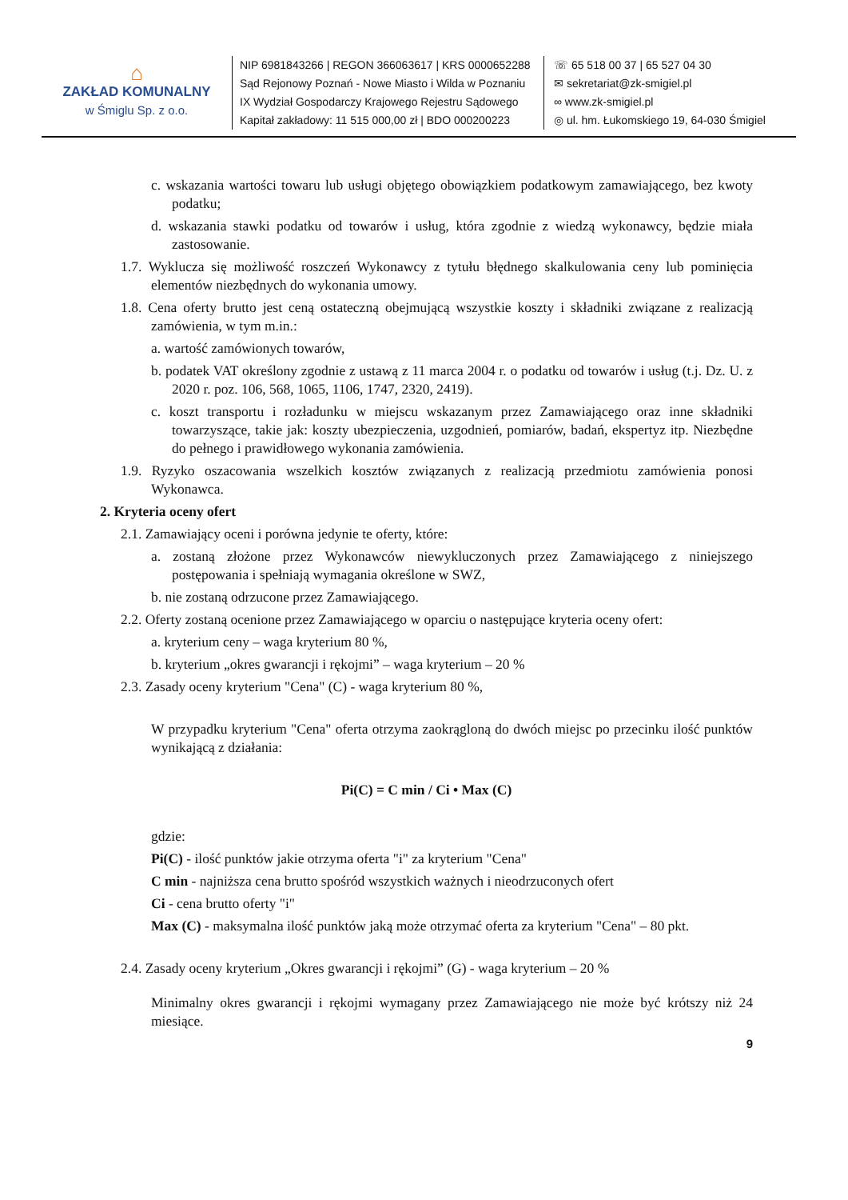⌂
ZAKŁAD KOMUNALNY
w Śmiglu Sp. z o.o.
NIP 6981843266 | REGON 366063617 | KRS 0000652288
Sąd Rejonowy Poznań - Nowe Miasto i Wilda w Poznaniu
IX Wydział Gospodarczy Krajowego Rejestru Sądowego
Kapitał zakładowy: 11 515 000,00 zł | BDO 000200223
☏ 65 518 00 37 | 65 527 04 30
✉ sekretariat@zk-smigiel.pl
∞ www.zk-smigiel.pl
◎ ul. hm. Łukomskiego 19, 64-030 Śmigiel
c. wskazania wartości towaru lub usługi objętego obowiązkiem podatkowym zamawiającego, bez kwoty podatku;
d. wskazania stawki podatku od towarów i usług, która zgodnie z wiedzą wykonawcy, będzie miała zastosowanie.
1.7. Wyklucza się możliwość roszczeń Wykonawcy z tytułu błędnego skalkulowania ceny lub pominięcia elementów niezbędnych do wykonania umowy.
1.8. Cena oferty brutto jest ceną ostateczną obejmującą wszystkie koszty i składniki związane z realizacją zamówienia, w tym m.in.:
a. wartość zamówionych towarów,
b. podatek VAT określony zgodnie z ustawą z 11 marca 2004 r. o podatku od towarów i usług (t.j. Dz. U. z 2020 r. poz. 106, 568, 1065, 1106, 1747, 2320, 2419).
c. koszt transportu i rozładunku w miejscu wskazanym przez Zamawiającego oraz inne składniki towarzyszące, takie jak: koszty ubezpieczenia, uzgodnień, pomiarów, badań, ekspertyz itp. Niezbędne do pełnego i prawidłowego wykonania zamówienia.
1.9. Ryzyko oszacowania wszelkich kosztów związanych z realizacją przedmiotu zamówienia ponosi Wykonawca.
2. Kryteria oceny ofert
2.1. Zamawiający oceni i porówna jedynie te oferty, które:
a. zostaną złożone przez Wykonawców niewykluczonych przez Zamawiającego z niniejszego postępowania i spełniają wymagania określone w SWZ,
b. nie zostaną odrzucone przez Zamawiającego.
2.2. Oferty zostaną ocenione przez Zamawiającego w oparciu o następujące kryteria oceny ofert:
a. kryterium ceny – waga kryterium 80 %,
b. kryterium „okres gwarancji i rękojmi” – waga kryterium – 20 %
2.3. Zasady oceny kryterium "Cena" (C) - waga kryterium 80 %,
W przypadku kryterium "Cena" oferta otrzyma zaokrągloną do dwóch miejsc po przecinku ilość punktów wynikającą z działania:
Pi(C) = C min / Ci • Max (C)
gdzie:
Pi(C) - ilość punktów jakie otrzyma oferta "i" za kryterium "Cena"
C min - najniższa cena brutto spośród wszystkich ważnych i nieodrzuconych ofert
Ci - cena brutto oferty "i"
Max (C) - maksymalna ilość punktów jaką może otrzymać oferta za kryterium "Cena" – 80 pkt.
2.4. Zasady oceny kryterium „Okres gwarancji i rękojmi” (G) - waga kryterium – 20 %
Minimalny okres gwarancji i rękojmi wymagany przez Zamawiającego nie może być krótszy niż 24 miesiące.
9